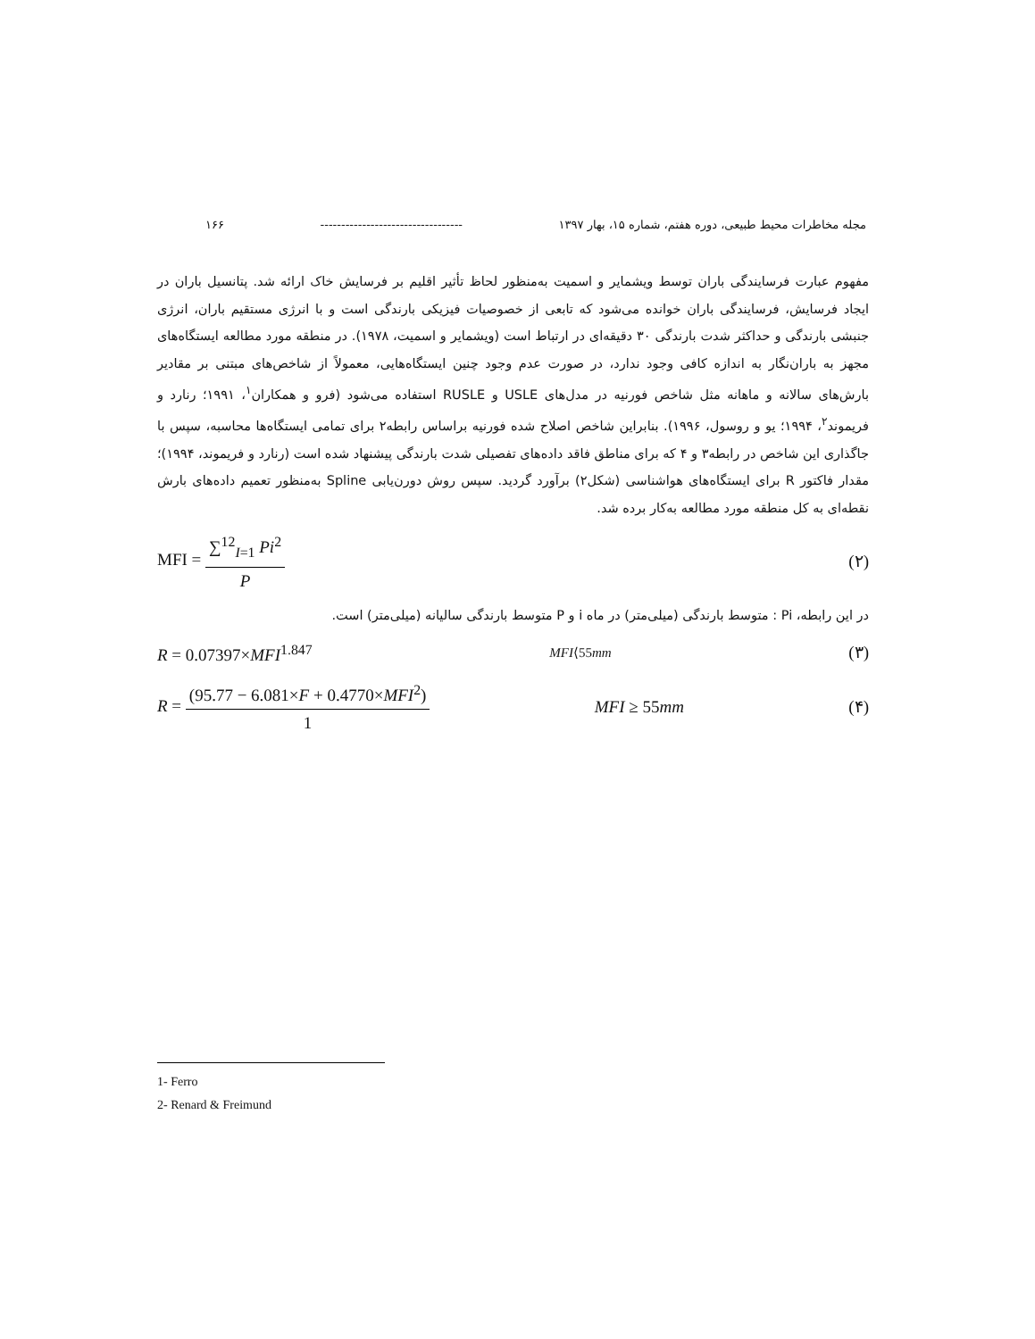مجله مخاطرات محیط طبیعی، دوره هفتم، شماره ۱۵، بهار ۱۳۹۷ ---------------------------------- ۱۶۶
مفهوم عبارت فرسایندگی باران توسط ویشمایر و اسمیت به‌منظور لحاظ تأثیر اقلیم بر فرسایش خاک ارائه شد. پتانسیل باران در ایجاد فرسایش، فرسایندگی باران خوانده می‌شود که تابعی از خصوصیات فیزیکی بارندگی است و با انرژی مستقیم باران، انرژی جنبشی بارندگی و حداکثر شدت بارندگی ۳۰ دقیقه‌ای در ارتباط است (ویشمایر و اسمیت، ۱۹۷۸). در منطقه مورد مطالعه ایستگاه‌های مجهز به باران‌نگار به اندازه کافی وجود ندارد، در صورت عدم وجود چنین ایستگاه‌هایی، معمولاً از شاخص‌های مبتنی بر مقادیر بارش‌های سالانه و ماهانه مثل شاخص فورنیه در مدل‌های USLE و RUSLE استفاده می‌شود (فرو و همکاران<sup>۱</sup>، ۱۹۹۱؛ رنارد و فریموند<sup>۲</sup>، ۱۹۹۴؛ یو و روسول، ۱۹۹۶). بنابراین شاخص اصلاح شده فورنیه براساس رابطه۲ برای تمامی ایستگاه‌ها محاسبه، سپس با جاگذاری این شاخص در رابطه۳ و ۴ که برای مناطق فاقد داده‌های تفصیلی شدت بارندگی پیشنهاد شده است (رنارد و فریموند، ۱۹۹۴)؛ مقدار فاکتور R برای ایستگاه‌های هواشناسی (شکل۲) برآورد گردید. سپس روش دورن‌یابی Spline به‌منظور تعمیم داده‌های بارش نقطه‌ای به کل منطقه مورد مطالعه به‌کار برده شد.
MFI = ∑<sup>12</sup><sub>I=1</sub> Pi<sup>2</sup> P (۲)
در این رابطه، Pi : متوسط بارندگی (میلی‌متر) در ماه i و P متوسط بارندگی سالیانه (میلی‌متر) است.
R = 0.07397×MFI<sup>1.847</sup> MFI⟨55mm (۳)
R = (95.77 − 6.081×F + 0.4770×MFI<sup>2</sup>) 1 MFI ≥ 55mm (۴)
1- Ferro
2- Renard & Freimund